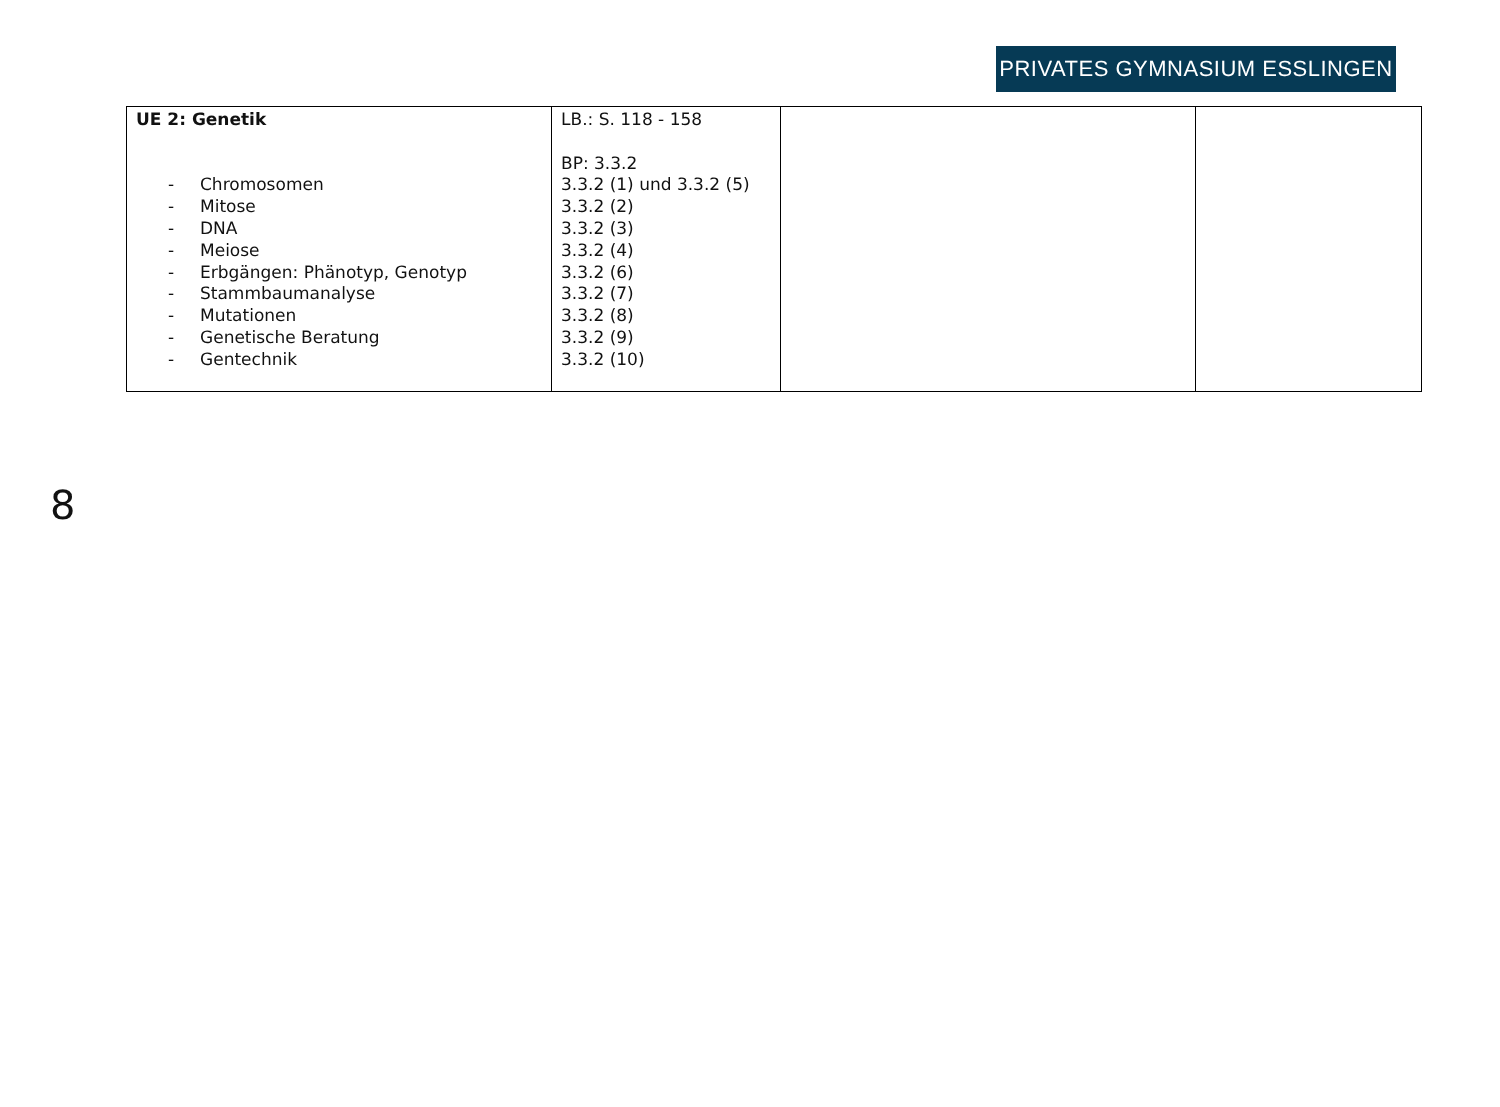PRIVATES GYMNASIUM ESSLINGEN
| UE 2: Genetik - Chromosomen - Mitose - DNA - Meiose - Erbgängen: Phänotyp, Genotyp - Stammbaumanalyse - Mutationen - Genetische Beratung - Gentechnik | LB.: S. 118 - 158 BP: 3.3.2 3.3.2 (1) und 3.3.2 (5) 3.3.2 (2) 3.3.2 (3) 3.3.2 (4) 3.3.2 (6) 3.3.2 (7) 3.3.2 (8) 3.3.2 (9) 3.3.2 (10) | | |
8